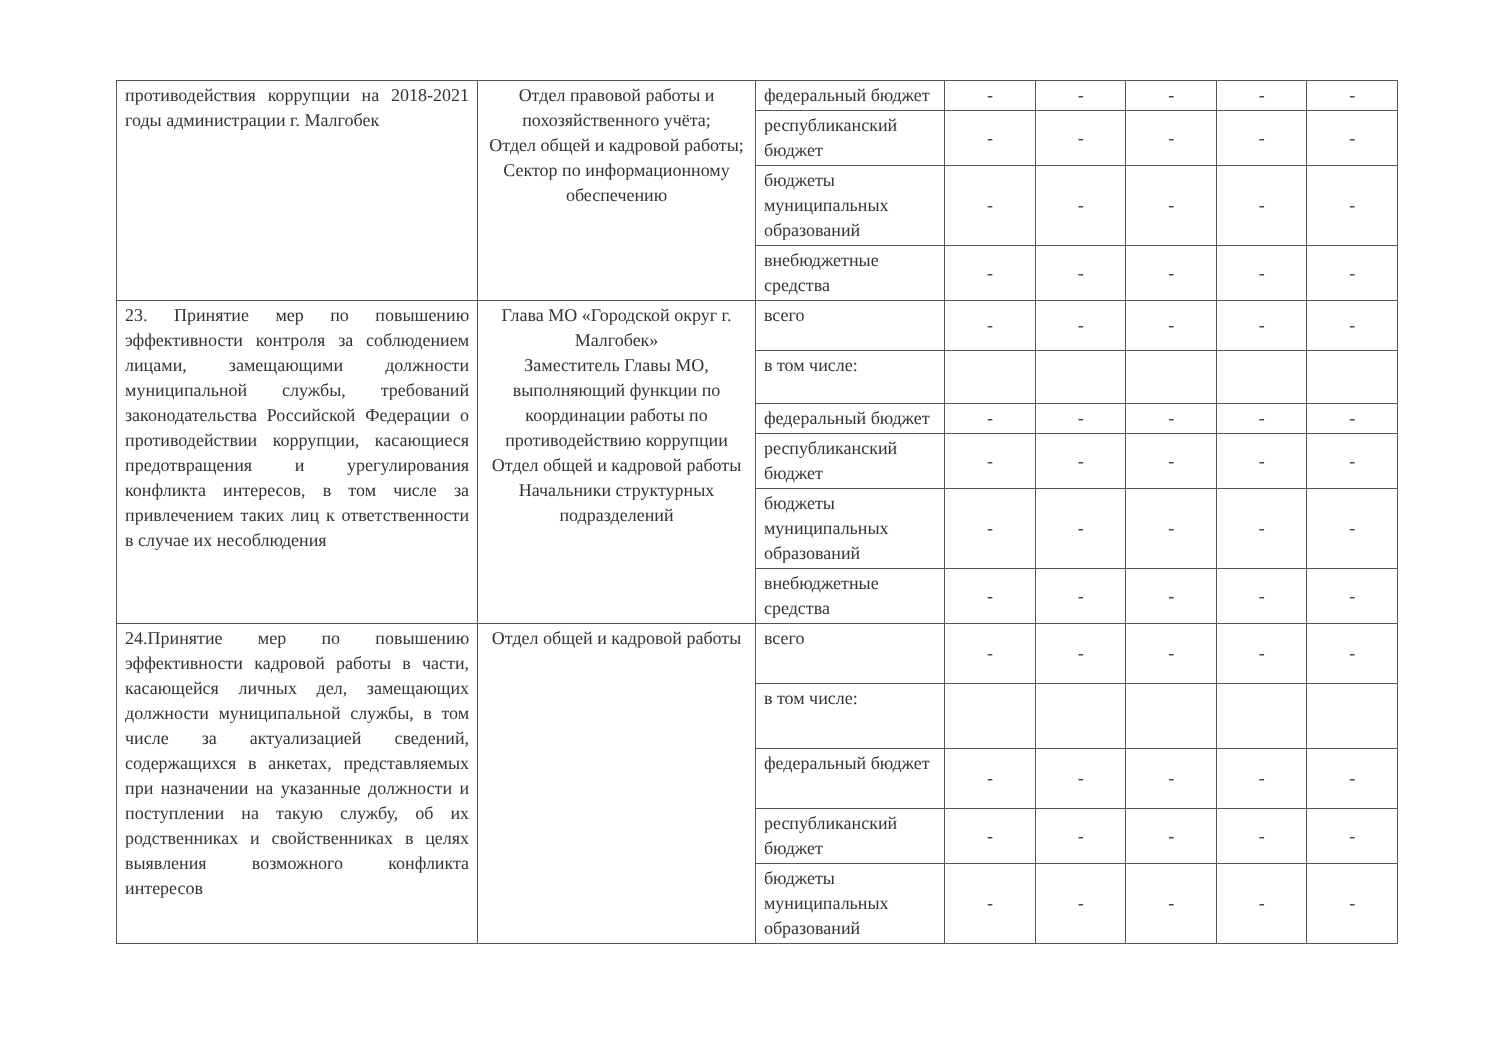| противодействия коррупции на 2018-2021 годы администрации г. Малгобек | Отдел правовой работы и похозяйственного учёта; Отдел общей и кадровой работы; Сектор по информационному обеспечению | федеральный бюджет | - | - | - | - | - |
| | | республиканский бюджет | - | - | - | - | - |
| | | бюджеты муниципальных образований | - | - | - | - | - |
| | | внебюджетные средства | - | - | - | - | - |
| 23. Принятие мер по повышению эффективности контроля за соблюдением лицами, замещающими должности муниципальной службы, требований законодательства Российской Федерации о противодействии коррупции, касающиеся предотвращения и урегулирования конфликта интересов, в том числе за привлечением таких лиц к ответственности в случае их несоблюдения | Глава МО «Городской округ г. Малгобек» Заместитель Главы МО, выполняющий функции по координации работы по противодействию коррупции Отдел общей и кадровой работы Начальники структурных подразделений | всего | - | - | - | - | - |
| | | в том числе: | | | | | |
| | | федеральный бюджет | - | - | - | - | - |
| | | республиканский бюджет | - | - | - | - | - |
| | | бюджеты муниципальных образований | - | - | - | - | - |
| | | внебюджетные средства | - | - | - | - | - |
| 24.Принятие мер по повышению эффективности кадровой работы в части, касающейся личных дел, замещающих должности муниципальной службы, в том числе за актуализацией сведений, содержащихся в анкетах, представляемых при назначении на указанные должности и поступлении на такую службу, об их родственниках и свойственниках в целях выявления возможного конфликта интересов | Отдел общей и кадровой работы | всего | - | - | - | - | - |
| | | в том числе: | | | | | |
| | | федеральный бюджет | - | - | - | - | - |
| | | республиканский бюджет | - | - | - | - | - |
| | | бюджеты муниципальных образований | - | - | - | - | - |